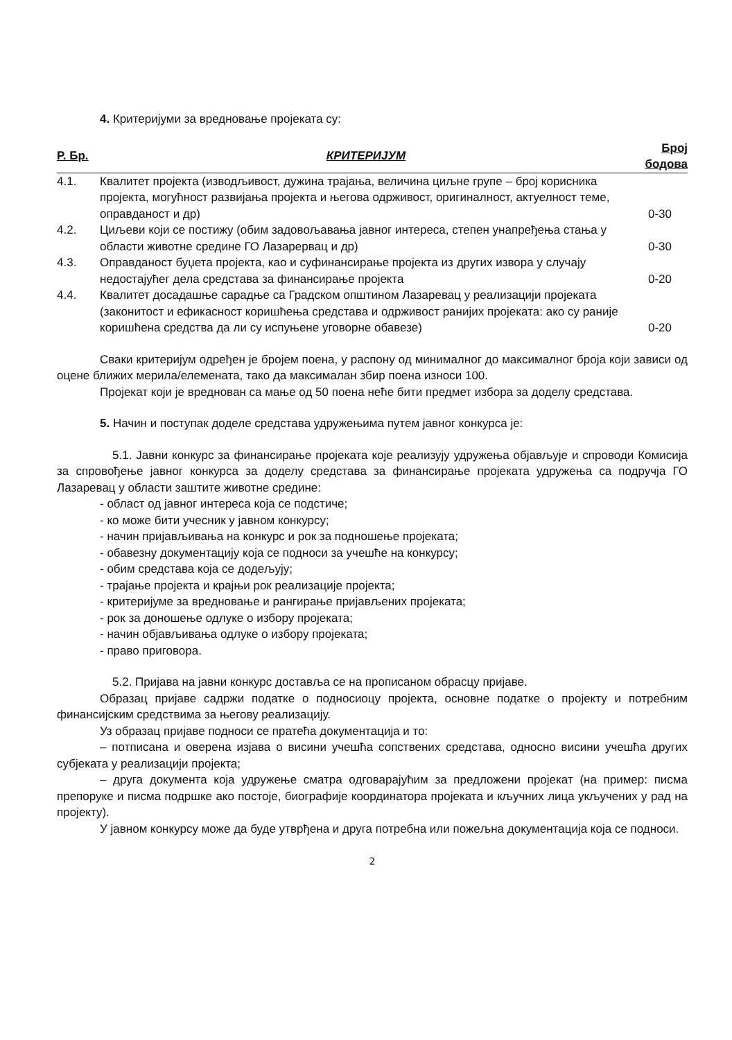4. Критеријуми за вредновање пројеката су:
| Р. Бр. | КРИТЕРИЈУМ | Број бодова |
| --- | --- | --- |
| 4.1. | Квалитет пројекта (изводљивост, дужина трајања, величина циљне групе – број корисника пројекта, могућност развијања пројекта и његова одрживост, оригиналност, актуелност теме, оправданост и др) | 0-30 |
| 4.2. | Циљеви који се постижу (обим задовољавања јавног интереса, степен унапређења стања у области животне средине ГО Лазарервац и др) | 0-30 |
| 4.3. | Оправданост буџета пројекта, као и суфинансирање пројекта из других извора у случају недостајућег дела средстава за финансирање пројекта | 0-20 |
| 4.4. | Квалитет досадашње сарадње са Градском општином Лазаревац у реализацији пројеката (законитост и ефикасност коришћења средстава и одрживост ранијих пројеката: ако су раније коришћена средства да ли су испуњене уговорне обавезе) | 0-20 |
Сваки критеријум одређен је бројем поена, у распону од минималног до максималног броја који зависи од оцене ближих мерила/елемената, тако да максималан збир поена износи 100.
Пројекат који је вреднован са мање од 50 поена неће бити предмет избора за доделу средстава.
5. Начин и поступак доделе средстава удружењима путем јавног конкурса је:
5.1. Јавни конкурс за финансирање пројеката које реализују удружења објављује и спроводи Комисија за спровођење јавног конкурса за доделу средстава за финансирање пројеката удружења са подручја ГО Лазаревац у области заштите животне средине:
- област од јавног интереса која се подстиче;
- ко може бити учесник у јавном конкурсу;
- начин пријављивања на конкурс и рок за подношење пројеката;
- обавезну документацију која се подноси за учешће на конкурсу;
- обим средстава која се додељују;
- трајање пројекта и крајњи рок реализације пројекта;
- критеријуме за вредновање и рангирање пријављених пројеката;
- рок за доношење одлуке о избору пројеката;
- начин објављивања одлуке о избору пројеката;
- право приговора.
5.2. Пријава на јавни конкурс доставља се на прописаном обрасцу пријаве.
Образац пријаве садржи податке о подносиоцу пројекта, основне податке о пројекту и потребним финансијским средствима за његову реализацију.
Уз образац пријаве подноси се пратећа документација и то:
– потписана и оверена изјава о висини учешћа сопствених средстава, односно висини учешћа других субјеката у реализацији пројекта;
– друга документа која удружење сматра одговарајућим за предложени пројекат (на пример: писма препоруке и писма подршке ако постоје, биографије координатора пројеката и кључних лица укључених у рад на пројекту).
У јавном конкурсу може да буде утврђена и друга потребна или пожељна документација која се подноси.
2